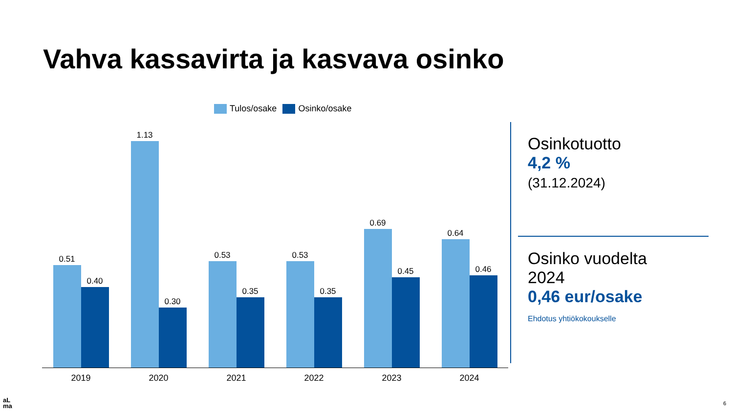Vahva kassavirta ja kasvava osinko
Tulos/osake Osinko/osake
0.51
0.40
2019
1.13
0.30
2020
0.53
0.35
2021
0.53
0.35
2022
0.69
0.45
2023
0.64
0.46
2024
Osinkotuotto
4,2 %
(31.12.2024)
Osinko vuodelta
2024
0,46 eur/osake
Ehdotus yhtiökokoukselle
aL
ma
6